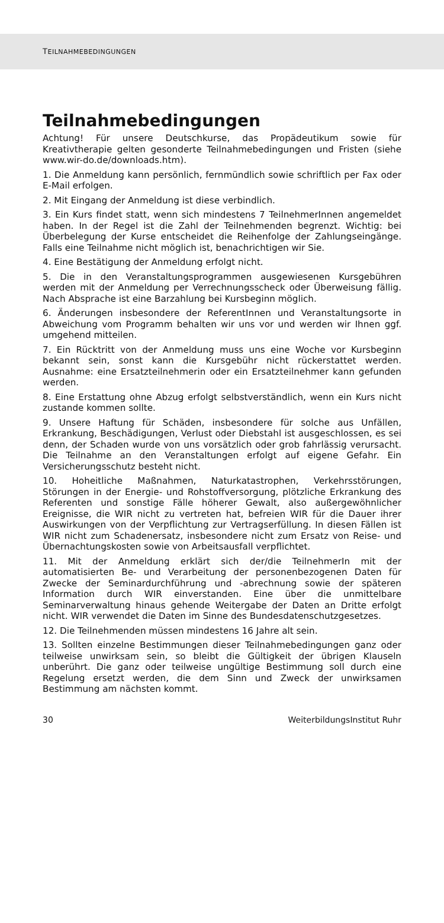TEILNAHMEBEDINGUNGEN
Teilnahmebedingungen
Achtung! Für unsere Deutschkurse, das Propädeutikum sowie für Kreativtherapie gelten gesonderte Teilnahmebedingungen und Fristen (siehe www.wir-do.de/downloads.htm).
1. Die Anmeldung kann persönlich, fernmündlich sowie schriftlich per Fax oder E-Mail erfolgen.
2. Mit Eingang der Anmeldung ist diese verbindlich.
3. Ein Kurs findet statt, wenn sich mindestens 7 TeilnehmerInnen angemeldet haben. In der Regel ist die Zahl der Teilnehmenden begrenzt. Wichtig: bei Überbelegung der Kurse entscheidet die Reihenfolge der Zahlungseingänge. Falls eine Teilnahme nicht möglich ist, benachrichtigen wir Sie.
4. Eine Bestätigung der Anmeldung erfolgt nicht.
5. Die in den Veranstaltungsprogrammen ausgewiesenen Kursgebühren werden mit der Anmeldung per Verrechnungsscheck oder Überweisung fällig. Nach Absprache ist eine Barzahlung bei Kursbeginn möglich.
6. Änderungen insbesondere der ReferentInnen und Veranstaltungsorte in Abweichung vom Programm behalten wir uns vor und werden wir Ihnen ggf. umgehend mitteilen.
7. Ein Rücktritt von der Anmeldung muss uns eine Woche vor Kursbeginn bekannt sein, sonst kann die Kursgebühr nicht rückerstattet werden. Ausnahme: eine Ersatzteilnehmerin oder ein Ersatzteilnehmer kann gefunden werden.
8. Eine Erstattung ohne Abzug erfolgt selbstverständlich, wenn ein Kurs nicht zustande kommen sollte.
9. Unsere Haftung für Schäden, insbesondere für solche aus Unfällen, Erkrankung, Beschädigungen, Verlust oder Diebstahl ist ausgeschlossen, es sei denn, der Schaden wurde von uns vorsätzlich oder grob fahrlässig verursacht. Die Teilnahme an den Veranstaltungen erfolgt auf eigene Gefahr. Ein Versicherungsschutz besteht nicht.
10. Hoheitliche Maßnahmen, Naturkatastrophen, Verkehrsstörungen, Störungen in der Energie- und Rohstoffversorgung, plötzliche Erkrankung des Referenten und sonstige Fälle höherer Gewalt, also außergewöhnlicher Ereignisse, die WIR nicht zu vertreten hat, befreien WIR für die Dauer ihrer Auswirkungen von der Verpflichtung zur Vertragserfüllung. In diesen Fällen ist WIR nicht zum Schadenersatz, insbesondere nicht zum Ersatz von Reise- und Übernachtungskosten sowie von Arbeitsausfall verpflichtet.
11. Mit der Anmeldung erklärt sich der/die TeilnehmerIn mit der automatisierten Be- und Verarbeitung der personenbezogenen Daten für Zwecke der Seminardurchführung und -abrechnung sowie der späteren Information durch WIR einverstanden. Eine über die unmittelbare Seminarverwaltung hinaus gehende Weitergabe der Daten an Dritte erfolgt nicht. WIR verwendet die Daten im Sinne des Bundesdatenschutzgesetzes.
12. Die Teilnehmenden müssen mindestens 16 Jahre alt sein.
13. Sollten einzelne Bestimmungen dieser Teilnahmebedingungen ganz oder teilweise unwirksam sein, so bleibt die Gültigkeit der übrigen Klauseln unberührt. Die ganz oder teilweise ungültige Bestimmung soll durch eine Regelung ersetzt werden, die dem Sinn und Zweck der unwirksamen Bestimmung am nächsten kommt.
30 WeiterbildungsInstitut Ruhr